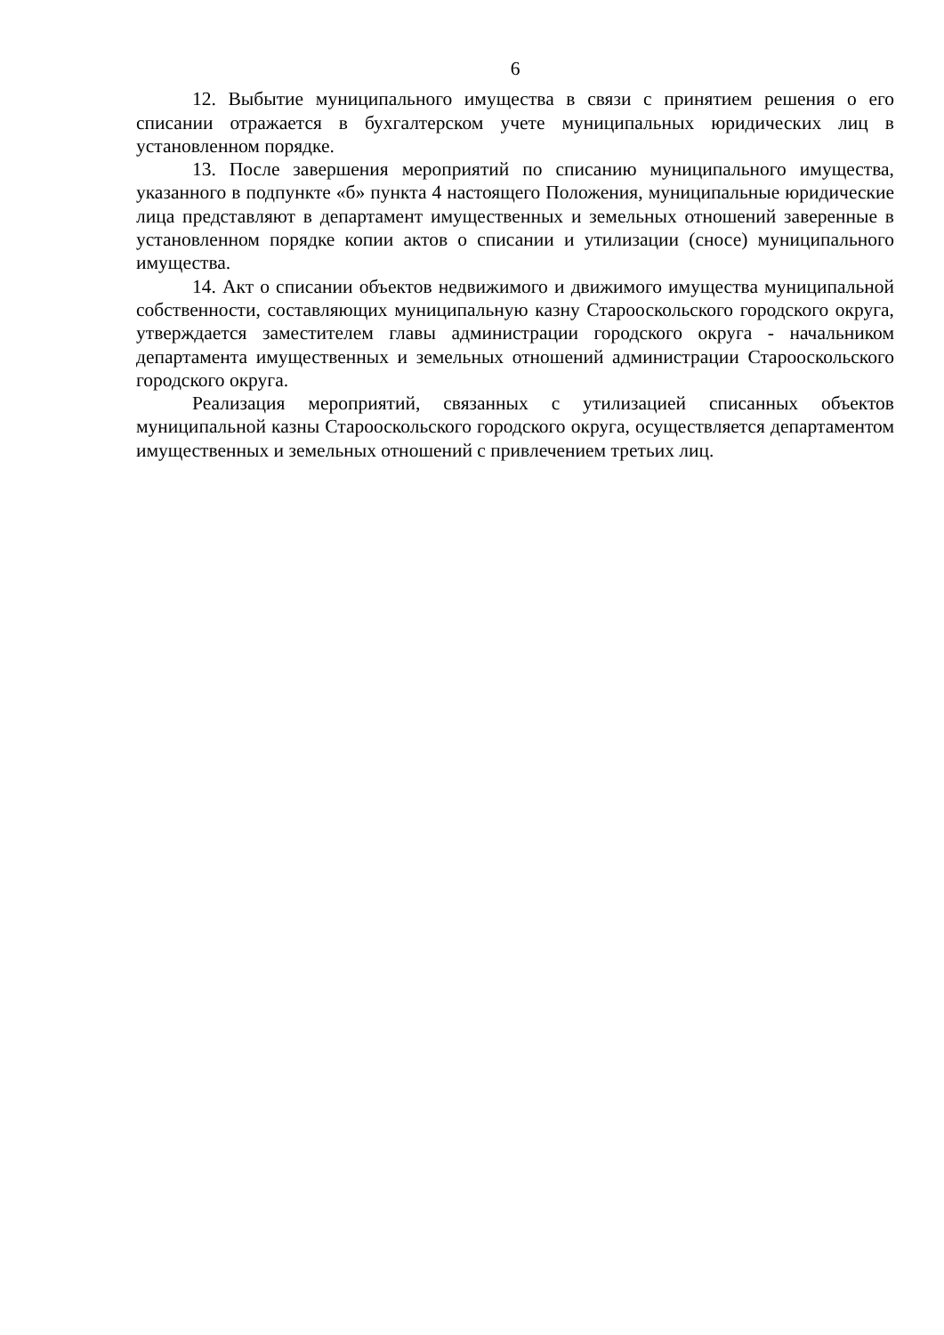6
12. Выбытие муниципального имущества в связи с принятием решения о его списании отражается в бухгалтерском учете муниципальных юридических лиц в установленном порядке.
13. После завершения мероприятий по списанию муниципального имущества, указанного в подпункте «б» пункта 4 настоящего Положения, муниципальные юридические лица представляют в департамент имущественных и земельных отношений заверенные в установленном порядке копии актов о списании и утилизации (сносе) муниципального имущества.
14. Акт о списании объектов недвижимого и движимого имущества муниципальной собственности, составляющих муниципальную казну Старооскольского городского округа, утверждается заместителем главы администрации городского округа - начальником департамента имущественных и земельных отношений администрации Старооскольского городского округа.
Реализация мероприятий, связанных с утилизацией списанных объектов муниципальной казны Старооскольского городского округа, осуществляется департаментом имущественных и земельных отношений с привлечением третьих лиц.